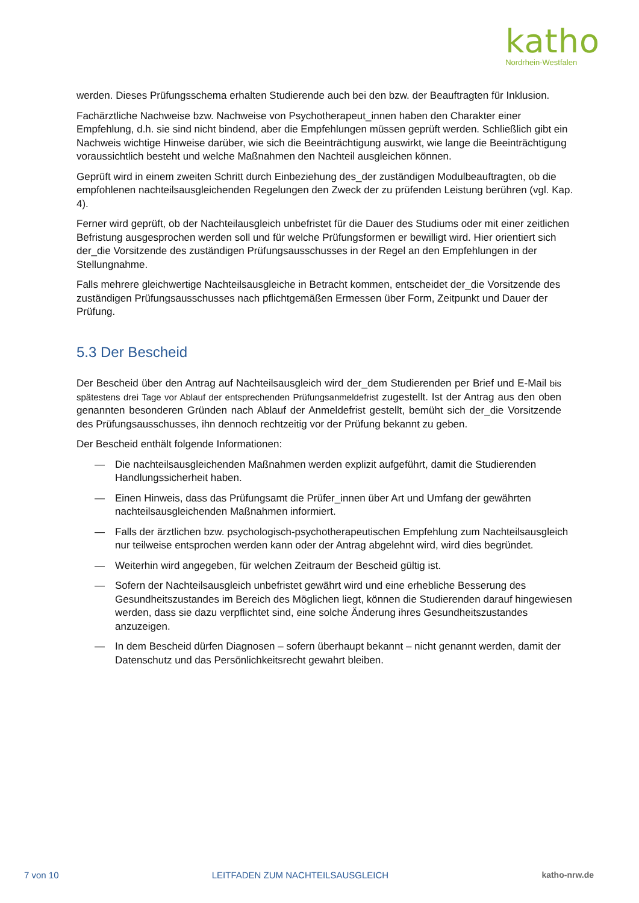katho
Nordrhein-Westfalen
werden. Dieses Prüfungsschema erhalten Studierende auch bei den bzw. der Beauftragten für Inklusion.
Fachärztliche Nachweise bzw. Nachweise von Psychotherapeut_innen haben den Charakter einer Empfehlung, d.h. sie sind nicht bindend, aber die Empfehlungen müssen geprüft werden. Schließlich gibt ein Nachweis wichtige Hinweise darüber, wie sich die Beeinträchtigung auswirkt, wie lange die Beeinträchtigung voraussichtlich besteht und welche Maßnahmen den Nachteil ausgleichen können.
Geprüft wird in einem zweiten Schritt durch Einbeziehung des_der zuständigen Modulbeauftragten, ob die empfohlenen nachteilsausgleichenden Regelungen den Zweck der zu prüfenden Leistung berühren (vgl. Kap. 4).
Ferner wird geprüft, ob der Nachteilausgleich unbefristet für die Dauer des Studiums oder mit einer zeitlichen Befristung ausgesprochen werden soll und für welche Prüfungsformen er bewilligt wird. Hier orientiert sich der_die Vorsitzende des zuständigen Prüfungsausschusses in der Regel an den Empfehlungen in der Stellungnahme.
Falls mehrere gleichwertige Nachteilsausgleiche in Betracht kommen, entscheidet der_die Vorsitzende des zuständigen Prüfungsausschusses nach pflichtgemäßen Ermessen über Form, Zeitpunkt und Dauer der Prüfung.
5.3 Der Bescheid
Der Bescheid über den Antrag auf Nachteilsausgleich wird der_dem Studierenden per Brief und E-Mail bis spätestens drei Tage vor Ablauf der entsprechenden Prüfungsanmeldefrist zugestellt. Ist der Antrag aus den oben genannten besonderen Gründen nach Ablauf der Anmeldefrist gestellt, bemüht sich der_die Vorsitzende des Prüfungsausschusses, ihn dennoch rechtzeitig vor der Prüfung bekannt zu geben.
Der Bescheid enthält folgende Informationen:
— Die nachteilsausgleichenden Maßnahmen werden explizit aufgeführt, damit die Studierenden Handlungssicherheit haben.
— Einen Hinweis, dass das Prüfungsamt die Prüfer_innen über Art und Umfang der gewährten nachteilsausgleichenden Maßnahmen informiert.
— Falls der ärztlichen bzw. psychologisch-psychotherapeutischen Empfehlung zum Nachteilsausgleich nur teilweise entsprochen werden kann oder der Antrag abgelehnt wird, wird dies begründet.
— Weiterhin wird angegeben, für welchen Zeitraum der Bescheid gültig ist.
— Sofern der Nachteilsausgleich unbefristet gewährt wird und eine erhebliche Besserung des Gesundheitszustandes im Bereich des Möglichen liegt, können die Studierenden darauf hingewiesen werden, dass sie dazu verpflichtet sind, eine solche Änderung ihres Gesundheitszustandes anzuzeigen.
— In dem Bescheid dürfen Diagnosen – sofern überhaupt bekannt – nicht genannt werden, damit der Datenschutz und das Persönlichkeitsrecht gewahrt bleiben.
7 von 10 LEITFADEN ZUM NACHTEILSAUSGLEICH katho-nrw.de